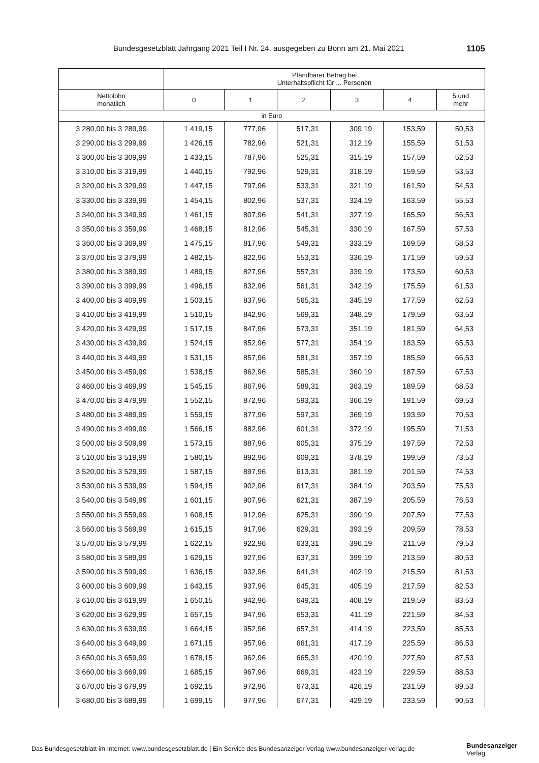Bundesgesetzblatt Jahrgang 2021 Teil I Nr. 24, ausgegeben zu Bonn am 21. Mai 2021 1105
| | Pfändbarer Betrag bei Unterhaltspflicht für ... Personen | | | | | |
| --- | --- | --- | --- | --- | --- | --- |
| Nettolohn monatlich | 0 | 1 | 2 | 3 | 4 | 5 und mehr |
| in Euro | | | | | | |
| 3 280,00 bis 3 289,99 | 1 419,15 | 777,96 | 517,31 | 309,19 | 153,59 | 50,53 |
| 3 290,00 bis 3 299,99 | 1 426,15 | 782,96 | 521,31 | 312,19 | 155,59 | 51,53 |
| 3 300,00 bis 3 309,99 | 1 433,15 | 787,96 | 525,31 | 315,19 | 157,59 | 52,53 |
| 3 310,00 bis 3 319,99 | 1 440,15 | 792,96 | 529,31 | 318,19 | 159,59 | 53,53 |
| 3 320,00 bis 3 329,99 | 1 447,15 | 797,96 | 533,31 | 321,19 | 161,59 | 54,53 |
| 3 330,00 bis 3 339,99 | 1 454,15 | 802,96 | 537,31 | 324,19 | 163,59 | 55,53 |
| 3 340,00 bis 3 349,99 | 1 461,15 | 807,96 | 541,31 | 327,19 | 165,59 | 56,53 |
| 3 350,00 bis 3 359,99 | 1 468,15 | 812,96 | 545,31 | 330,19 | 167,59 | 57,53 |
| 3 360,00 bis 3 369,99 | 1 475,15 | 817,96 | 549,31 | 333,19 | 169,59 | 58,53 |
| 3 370,00 bis 3 379,99 | 1 482,15 | 822,96 | 553,31 | 336,19 | 171,59 | 59,53 |
| 3 380,00 bis 3 389,99 | 1 489,15 | 827,96 | 557,31 | 339,19 | 173,59 | 60,53 |
| 3 390,00 bis 3 399,99 | 1 496,15 | 832,96 | 561,31 | 342,19 | 175,59 | 61,53 |
| 3 400,00 bis 3 409,99 | 1 503,15 | 837,96 | 565,31 | 345,19 | 177,59 | 62,53 |
| 3 410,00 bis 3 419,99 | 1 510,15 | 842,96 | 569,31 | 348,19 | 179,59 | 63,53 |
| 3 420,00 bis 3 429,99 | 1 517,15 | 847,96 | 573,31 | 351,19 | 181,59 | 64,53 |
| 3 430,00 bis 3 439,99 | 1 524,15 | 852,96 | 577,31 | 354,19 | 183,59 | 65,53 |
| 3 440,00 bis 3 449,99 | 1 531,15 | 857,96 | 581,31 | 357,19 | 185,59 | 66,53 |
| 3 450,00 bis 3 459,99 | 1 538,15 | 862,96 | 585,31 | 360,19 | 187,59 | 67,53 |
| 3 460,00 bis 3 469,99 | 1 545,15 | 867,96 | 589,31 | 363,19 | 189,59 | 68,53 |
| 3 470,00 bis 3 479,99 | 1 552,15 | 872,96 | 593,31 | 366,19 | 191,59 | 69,53 |
| 3 480,00 bis 3 489,99 | 1 559,15 | 877,96 | 597,31 | 369,19 | 193,59 | 70,53 |
| 3 490,00 bis 3 499,99 | 1 566,15 | 882,96 | 601,31 | 372,19 | 195,59 | 71,53 |
| 3 500,00 bis 3 509,99 | 1 573,15 | 887,96 | 605,31 | 375,19 | 197,59 | 72,53 |
| 3 510,00 bis 3 519,99 | 1 580,15 | 892,96 | 609,31 | 378,19 | 199,59 | 73,53 |
| 3 520,00 bis 3 529,99 | 1 587,15 | 897,96 | 613,31 | 381,19 | 201,59 | 74,53 |
| 3 530,00 bis 3 539,99 | 1 594,15 | 902,96 | 617,31 | 384,19 | 203,59 | 75,53 |
| 3 540,00 bis 3 549,99 | 1 601,15 | 907,96 | 621,31 | 387,19 | 205,59 | 76,53 |
| 3 550,00 bis 3 559,99 | 1 608,15 | 912,96 | 625,31 | 390,19 | 207,59 | 77,53 |
| 3 560,00 bis 3 569,99 | 1 615,15 | 917,96 | 629,31 | 393,19 | 209,59 | 78,53 |
| 3 570,00 bis 3 579,99 | 1 622,15 | 922,96 | 633,31 | 396,19 | 211,59 | 79,53 |
| 3 580,00 bis 3 589,99 | 1 629,15 | 927,96 | 637,31 | 399,19 | 213,59 | 80,53 |
| 3 590,00 bis 3 599,99 | 1 636,15 | 932,96 | 641,31 | 402,19 | 215,59 | 81,53 |
| 3 600,00 bis 3 609,99 | 1 643,15 | 937,96 | 645,31 | 405,19 | 217,59 | 82,53 |
| 3 610,00 bis 3 619,99 | 1 650,15 | 942,96 | 649,31 | 408,19 | 219,59 | 83,53 |
| 3 620,00 bis 3 629,99 | 1 657,15 | 947,96 | 653,31 | 411,19 | 221,59 | 84,53 |
| 3 630,00 bis 3 639,99 | 1 664,15 | 952,96 | 657,31 | 414,19 | 223,59 | 85,53 |
| 3 640,00 bis 3 649,99 | 1 671,15 | 957,96 | 661,31 | 417,19 | 225,59 | 86,53 |
| 3 650,00 bis 3 659,99 | 1 678,15 | 962,96 | 665,31 | 420,19 | 227,59 | 87,53 |
| 3 660,00 bis 3 669,99 | 1 685,15 | 967,96 | 669,31 | 423,19 | 229,59 | 88,53 |
| 3 670,00 bis 3 679,99 | 1 692,15 | 972,96 | 673,31 | 426,19 | 231,59 | 89,53 |
| 3 680,00 bis 3 689,99 | 1 699,15 | 977,96 | 677,31 | 429,19 | 233,59 | 90,53 |
Das Bundesgesetzblatt im Internet: www.bundesgesetzblatt.de | Ein Service des Bundesanzeiger Verlag www.bundesanzeiger-verlag.de
Bundesanzeiger
Verlag